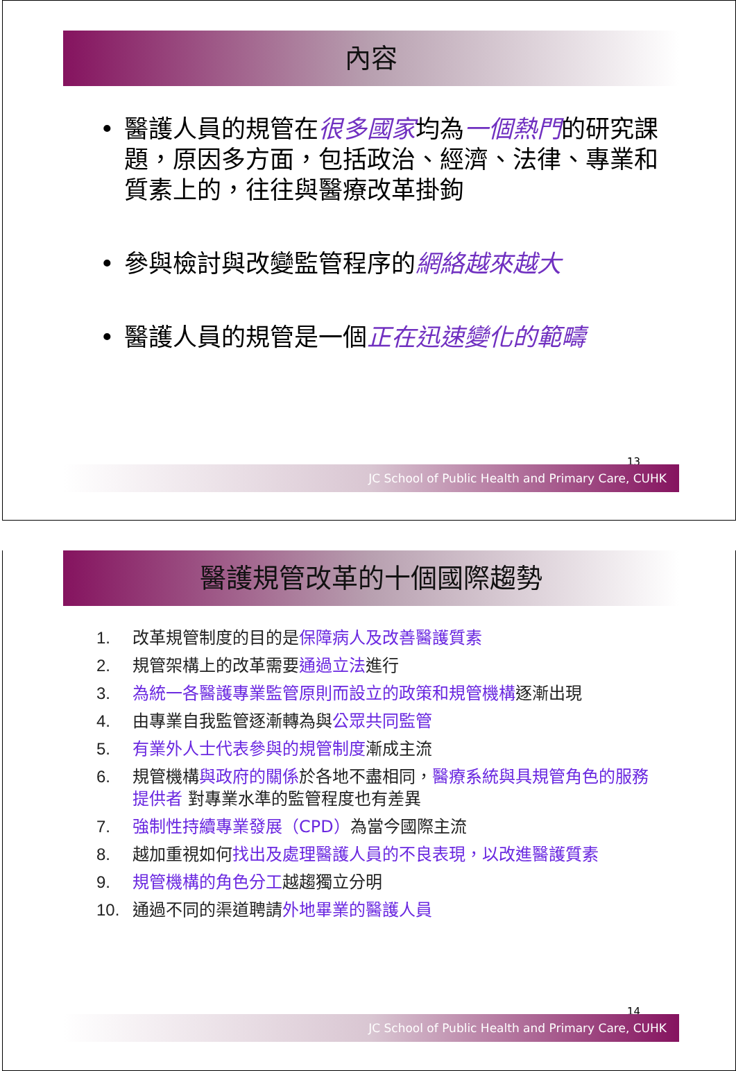內容
• 醫護人員的規管在很多國家均為一個熱門的研究課題，原因多方面，包括政治、經濟、法律、專業和質素上的，往往與醫療改革掛鉤
• 參與檢討與改變監管程序的網絡越來越大
• 醫護人員的規管是一個正在迅速變化的範疇
13
JC School of Public Health and Primary Care, CUHK
醫護規管改革的十個國際趨勢
1. 改革規管制度的目的是保障病人及改善醫護質素
2. 規管架構上的改革需要通過立法進行
3. 為統一各醫護專業監管原則而設立的政策和規管機構逐漸出現
4. 由專業自我監管逐漸轉為與公眾共同監管
5. 有業外人士代表參與的規管制度漸成主流
6. 規管機構與政府的關係於各地不盡相同，醫療系統與具規管角色的服務提供者 對專業水準的監管程度也有差異
7. 強制性持續專業發展（CPD）為當今國際主流
8. 越加重視如何找出及處理醫護人員的不良表現，以改進醫護質素
9. 規管機構的角色分工越趨獨立分明
10. 通過不同的渠道聘請外地畢業的醫護人員
14
JC School of Public Health and Primary Care, CUHK